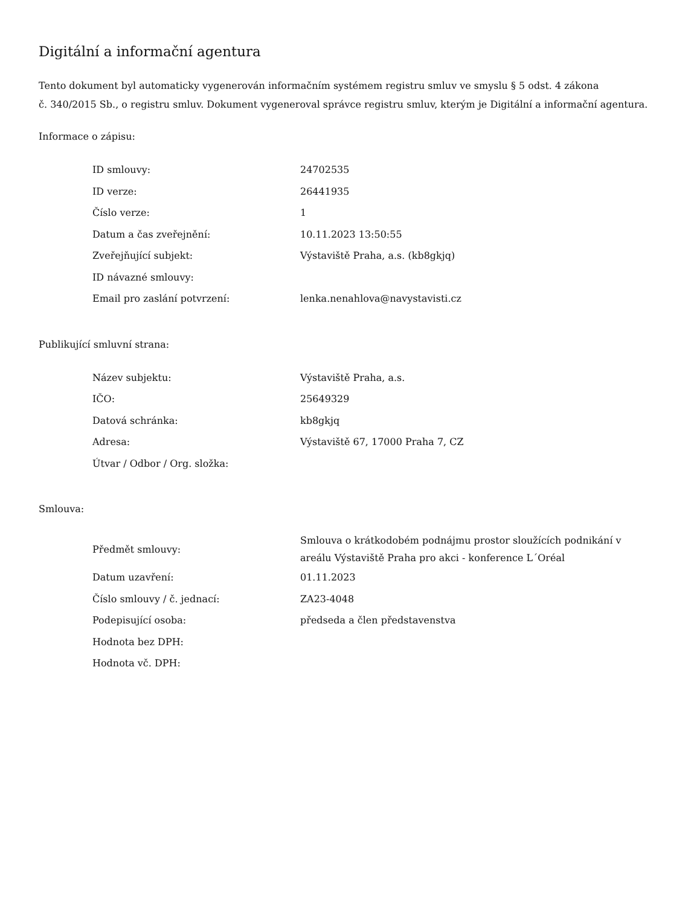Digitální a informační agentura
Tento dokument byl automaticky vygenerován informačním systémem registru smluv ve smyslu § 5 odst. 4 zákona
č. 340/2015 Sb., o registru smluv. Dokument vygeneroval správce registru smluv, kterým je Digitální a informační agentura.
Informace o zápisu:
| ID smlouvy: | 24702535 |
| ID verze: | 26441935 |
| Číslo verze: | 1 |
| Datum a čas zveřejnění: | 10.11.2023 13:50:55 |
| Zveřejňující subjekt: | Výstaviště Praha, a.s. (kb8gkjq) |
| ID návazné smlouvy: | |
| Email pro zaslání potvrzení: | lenka.nenahlova@navystavisti.cz |
Publikující smluvní strana:
| Název subjektu: | Výstaviště Praha, a.s. |
| IČO: | 25649329 |
| Datová schránka: | kb8gkjq |
| Adresa: | Výstaviště 67, 17000 Praha 7, CZ |
| Útvar / Odbor / Org. složka: | |
Smlouva:
| Předmět smlouvy: | Smlouva o krátkodobém podnájmu prostor sloužících podnikání v areálu Výstaviště Praha pro akci - konference L´Oréal |
| Datum uzavření: | 01.11.2023 |
| Číslo smlouvy / č. jednací: | ZA23-4048 |
| Podepisující osoba: | předseda a člen představenstva |
| Hodnota bez DPH: | |
| Hodnota vč. DPH: | |